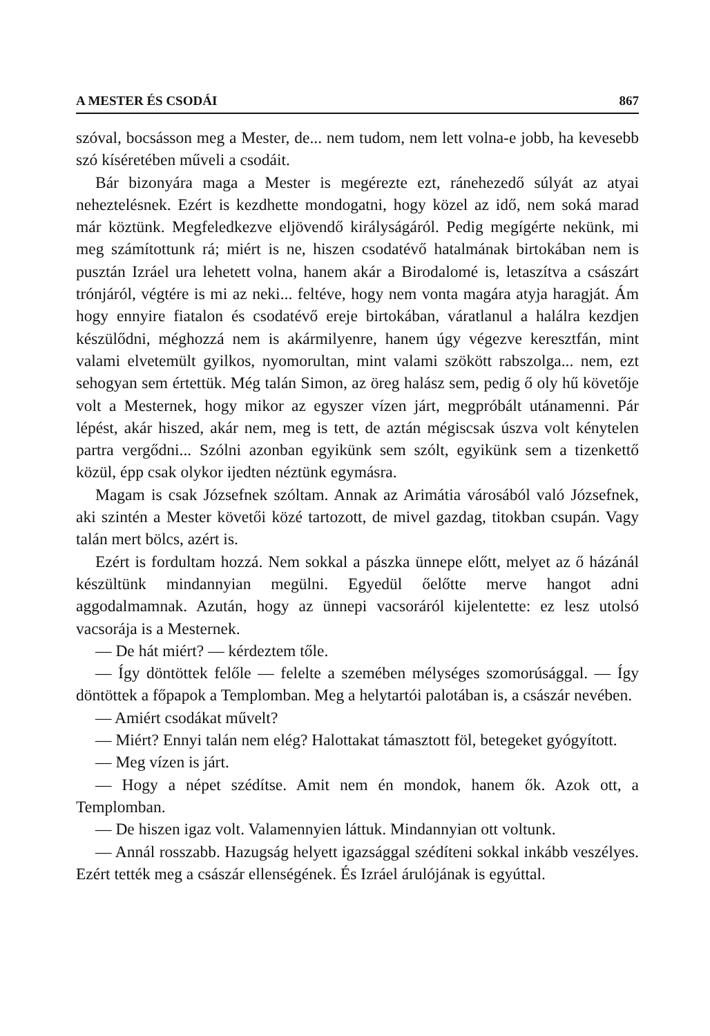A MESTER ÉS CSODÁI 867
szóval, bocsásson meg a Mester, de... nem tudom, nem lett volna-e jobb, ha kevesebb szó kíséretében műveli a csodáit.
Bár bizonyára maga a Mester is megérezte ezt, ránehezedő súlyát az atyai neheztelésnek. Ezért is kezdhette mondogatni, hogy közel az idő, nem soká marad már köztünk. Megfeledkezve eljövendő királyságáról. Pedig megígérte nekünk, mi meg számítottunk rá; miért is ne, hiszen csodatévő hatalmának birtokában nem is pusztán Izráel ura lehetett volna, hanem akár a Birodalomé is, letaszítva a császárt trónjáról, végtére is mi az neki... feltéve, hogy nem vonta magára atyja haragját. Ám hogy ennyire fiatalon és csodatévő ereje birtokában, váratlanul a halálra kezdjen készülődni, méghozzá nem is akármilyenre, hanem úgy végezve keresztfán, mint valami elvetemült gyilkos, nyomorultan, mint valami szökött rabszolga... nem, ezt sehogyan sem értettük. Még talán Simon, az öreg halász sem, pedig ő oly hű követője volt a Mesternek, hogy mikor az egyszer vízen járt, megpróbált utánamenni. Pár lépést, akár hiszed, akár nem, meg is tett, de aztán mégiscsak úszva volt kénytelen partra vergődni... Szólni azonban egyikünk sem szólt, egyikünk sem a tizenkettő közül, épp csak olykor ijedten néztünk egymásra.
Magam is csak Józsefnek szóltam. Annak az Arimátia városából való Józsefnek, aki szintén a Mester követői közé tartozott, de mivel gazdag, titokban csupán. Vagy talán mert bölcs, azért is.
Ezért is fordultam hozzá. Nem sokkal a pászka ünnepe előtt, melyet az ő házánál készültünk mindannyian megülni. Egyedül őelőtte merve hangot adni aggodalmamnak. Azután, hogy az ünnepi vacsoráról kijelentette: ez lesz utolsó vacsorája is a Mesternek.
— De hát miért? — kérdeztem tőle.
— Így döntöttek felőle — felelte a szemében mélységes szomorúsággal. — Így döntöttek a főpapok a Templomban. Meg a helytartói palotában is, a császár nevében.
— Amiért csodákat művelt?
— Miért? Ennyi talán nem elég? Halottakat támasztott föl, betegeket gyógyított.
— Meg vízen is járt.
— Hogy a népet szédítse. Amit nem én mondok, hanem ők. Azok ott, a Templomban.
— De hiszen igaz volt. Valamennyien láttuk. Mindannyian ott voltunk.
— Annál rosszabb. Hazugság helyett igazsággal szédíteni sokkal inkább veszélyes. Ezért tették meg a császár ellenségének. És Izráel árulójának is egyúttal.